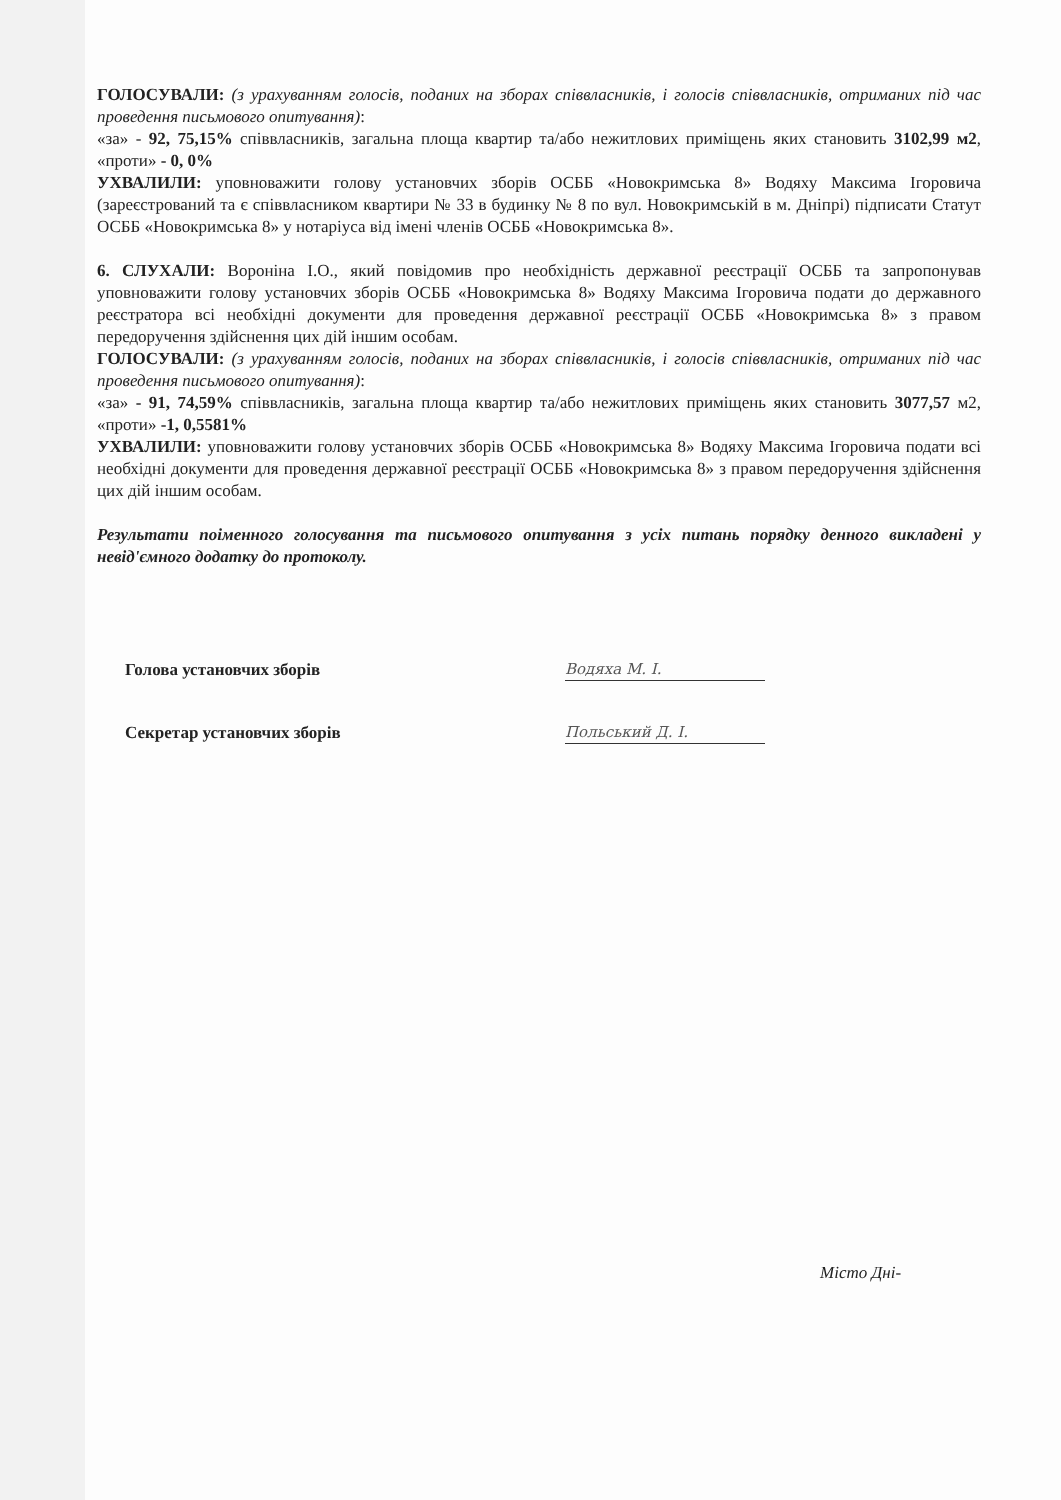ГОЛОСУВАЛИ: (з урахуванням голосів, поданих на зборах співвласників, і голосів співвласників, отриманих під час проведення письмового опитування):
«за» - 92, 75,15% співвласників, загальна площа квартир та/або нежитлових приміщень яких становить 3102,99 м2, «проти» - 0, 0%
УХВАЛИЛИ: уповноважити голову установчих зборів ОСББ «Новокримська 8» Водяху Максима Ігоровича (зареєстрований та є співвласником квартири № 33 в будинку № 8 по вул. Новокримській в м. Дніпрі) підписати Статут ОСББ «Новокримська 8» у нотаріуса від імені членів ОСББ «Новокримська 8».
6. СЛУХАЛИ: Вороніна І.О., який повідомив про необхідність державної реєстрації ОСББ та запропонував уповноважити голову установчих зборів ОСББ «Новокримська 8» Водяху Максима Ігоровича подати до державного реєстратора всі необхідні документи для проведення державної реєстрації ОСББ «Новокримська 8» з правом передоручення здійснення цих дій іншим особам.
ГОЛОСУВАЛИ: (з урахуванням голосів, поданих на зборах співвласників, і голосів співвласників, отриманих під час проведення письмового опитування):
«за» - 91, 74,59% співвласників, загальна площа квартир та/або нежитлових приміщень яких становить 3077,57 м2, «проти» -1, 0,5581%
УХВАЛИЛИ: уповноважити голову установчих зборів ОСББ «Новокримська 8» Водяху Максима Ігоровича подати всі необхідні документи для проведення державної реєстрації ОСББ «Новокримська 8» з правом передоручення здійснення цих дій іншим особам.
Результати поіменного голосування та письмового опитування з усіх питань порядку денного викладені у невід'ємного додатку до протоколу.
Голова установчих зборів
Водяха М. І.
Секретар установчих зборів
Польський Д. І.
Місто Дні-